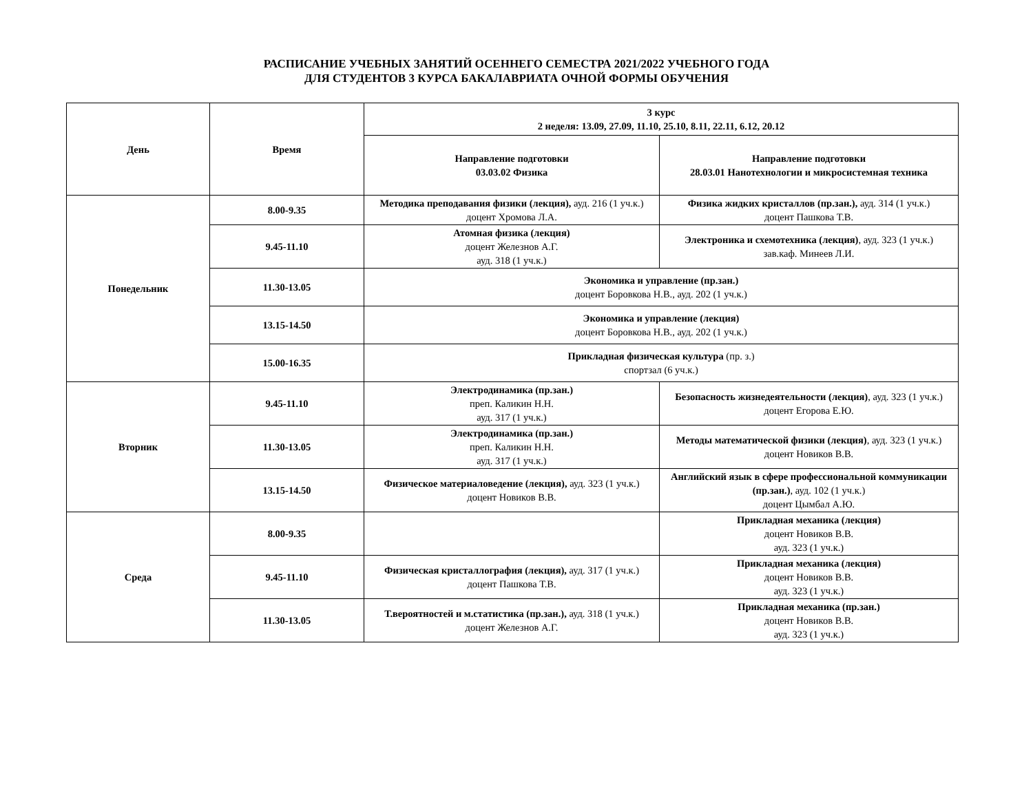РАСПИСАНИЕ УЧЕБНЫХ ЗАНЯТИЙ ОСЕННЕГО СЕМЕСТРА 2021/2022 УЧЕБНОГО ГОДА
ДЛЯ СТУДЕНТОВ 3 КУРСА БАКАЛАВРИАТА ОЧНОЙ ФОРМЫ ОБУЧЕНИЯ
| День | Время | 3 курс 2 неделя: 13.09, 27.09, 11.10, 25.10, 8.11, 22.11, 6.12, 20.12 | |
| --- | --- | --- | --- |
| | | Направление подготовки 03.03.02 Физика | Направление подготовки 28.03.01 Нанотехнологии и микросистемная техника |
| Понедельник | 8.00-9.35 | Методика преподавания физики (лекция), ауд. 216 (1 уч.к.) доцент Хромова Л.А. | Физика жидких кристаллов (пр.зан.), ауд. 314 (1 уч.к.) доцент Пашкова Т.В. |
| | 9.45-11.10 | Атомная физика (лекция) доцент Железнов А.Г. ауд. 318 (1 уч.к.) | Электроника и схемотехника (лекция) , ауд. 323 (1 уч.к.) зав.каф. Минеев Л.И. |
| | 11.30-13.05 | Экономика и управление (пр.зан.) доцент Боровкова Н.В., ауд. 202 (1 уч.к.) | |
| | 13.15-14.50 | Экономика и управление (лекция) доцент Боровкова Н.В., ауд. 202 (1 уч.к.) | |
| | 15.00-16.35 | Прикладная физическая культура (пр. з.) спортзал (6 уч.к.) | |
| Вторник | 9.45-11.10 | Электродинамика (пр.зан.) преп. Каликин Н.Н. ауд. 317 (1 уч.к.) | Безопасность жизнедеятельности (лекция) , ауд. 323 (1 уч.к.) доцент Егорова Е.Ю. |
| | 11.30-13.05 | Электродинамика (пр.зан.) преп. Каликин Н.Н. ауд. 317 (1 уч.к.) | Методы математической физики (лекция) , ауд. 323 (1 уч.к.) доцент Новиков В.В. |
| | 13.15-14.50 | Физическое материаловедение (лекция), ауд. 323 (1 уч.к.) доцент Новиков В.В. | Английский язык в сфере профессиональной коммуникации (пр.зан.) , ауд. 102 (1 уч.к.) доцент Цымбал А.Ю. |
| Среда | 8.00-9.35 | | Прикладная механика (лекция) доцент Новиков В.В. ауд. 323 (1 уч.к.) |
| | 9.45-11.10 | Физическая кристаллография (лекция), ауд. 317 (1 уч.к.) доцент Пашкова Т.В. | Прикладная механика (лекция) доцент Новиков В.В. ауд. 323 (1 уч.к.) |
| | 11.30-13.05 | Т.вероятностей и м.статистика (пр.зан.), ауд. 318 (1 уч.к.) доцент Железнов А.Г. | Прикладная механика (пр.зан.) доцент Новиков В.В. ауд. 323 (1 уч.к.) |